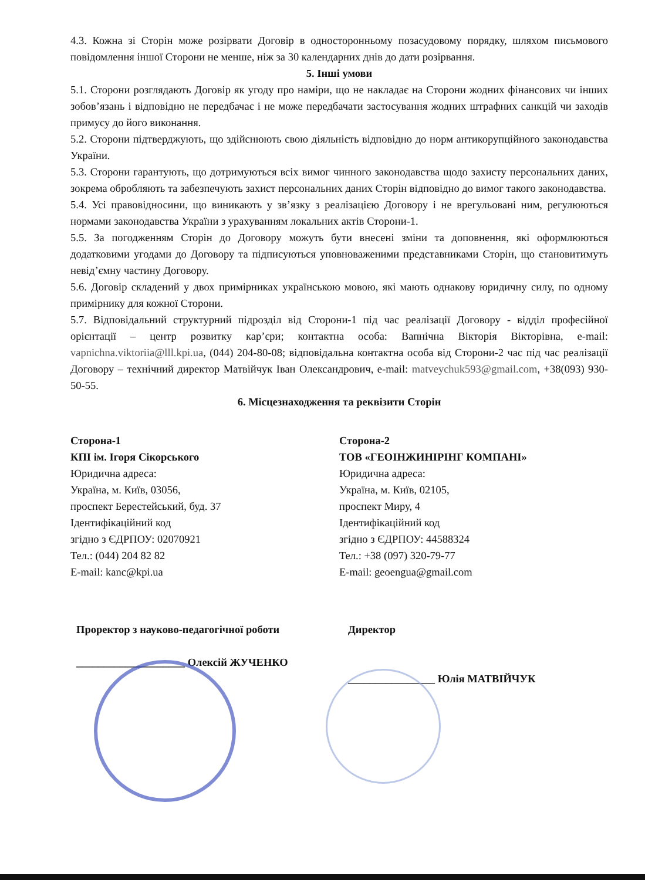4.3. Кожна зі Сторін може розірвати Договір в односторонньому позасудовому порядку, шляхом письмового повідомлення іншої Сторони не менше, ніж за 30 календарних днів до дати розірвання.
5. Інші умови
5.1. Сторони розглядають Договір як угоду про наміри, що не накладає на Сторони жодних фінансових чи інших зобов’язань і відповідно не передбачає і не може передбачати застосування жодних штрафних санкцій чи заходів примусу до його виконання.
5.2. Сторони підтверджують, що здійснюють свою діяльність відповідно до норм антикорупційного законодавства України.
5.3. Сторони гарантують, що дотримуються всіх вимог чинного законодавства щодо захисту персональних даних, зокрема обробляють та забезпечують захист персональних даних Сторін відповідно до вимог такого законодавства.
5.4. Усі правовідносини, що виникають у зв’язку з реалізацією Договору і не врегульовані ним, регулюються нормами законодавства України з урахуванням локальних актів Сторони-1.
5.5. За погодженням Сторін до Договору можуть бути внесені зміни та доповнення, які оформлюються додатковими угодами до Договору та підписуються уповноваженими представниками Сторін, що становитимуть невід’ємну частину Договору.
5.6. Договір складений у двох примірниках українською мовою, які мають однакову юридичну силу, по одному примірнику для кожної Сторони.
5.7. Відповідальний структурний підрозділ від Сторони-1 під час реалізації Договору - відділ професійної орієнтації – центр розвитку кар’єри; контактна особа: Вапнічна Вікторія Вікторівна, e-mail: vapnichna.viktoriia@lll.kpi.ua, (044) 204-80-08; відповідальна контактна особа від Сторони-2 час під час реалізації Договору – технічний директор Матвійчук Іван Олександрович, e-mail: matveychuk593@gmail.com, +38(093) 930-50-55.
6. Місцезнаходження та реквізити Сторін
Сторона-1
КПІ ім. Ігоря Сікорського
Юридична адреса:
Україна, м. Київ, 03056,
проспект Берестейський, буд. 37
Ідентифікаційний код
згідно з ЄДРПОУ: 02070921
Тел.: (044) 204 82 82
E-mail: kanc@kpi.ua
Сторона-2
ТОВ «ГЕОІНЖИНІРІНГ КОМПАНІ»
Юридична адреса:
Україна, м. Київ, 02105,
проспект Миру, 4
Ідентифікаційний код
згідно з ЄДРПОУ: 44588324
Тел.: +38 (097) 320-79-77
E-mail: geoengua@gmail.com
Проректор з науково-педагогічної роботи
____________________ Олексій ЖУЧЕНКО
Директор
________________ Юлія МАТВІЙЧУК